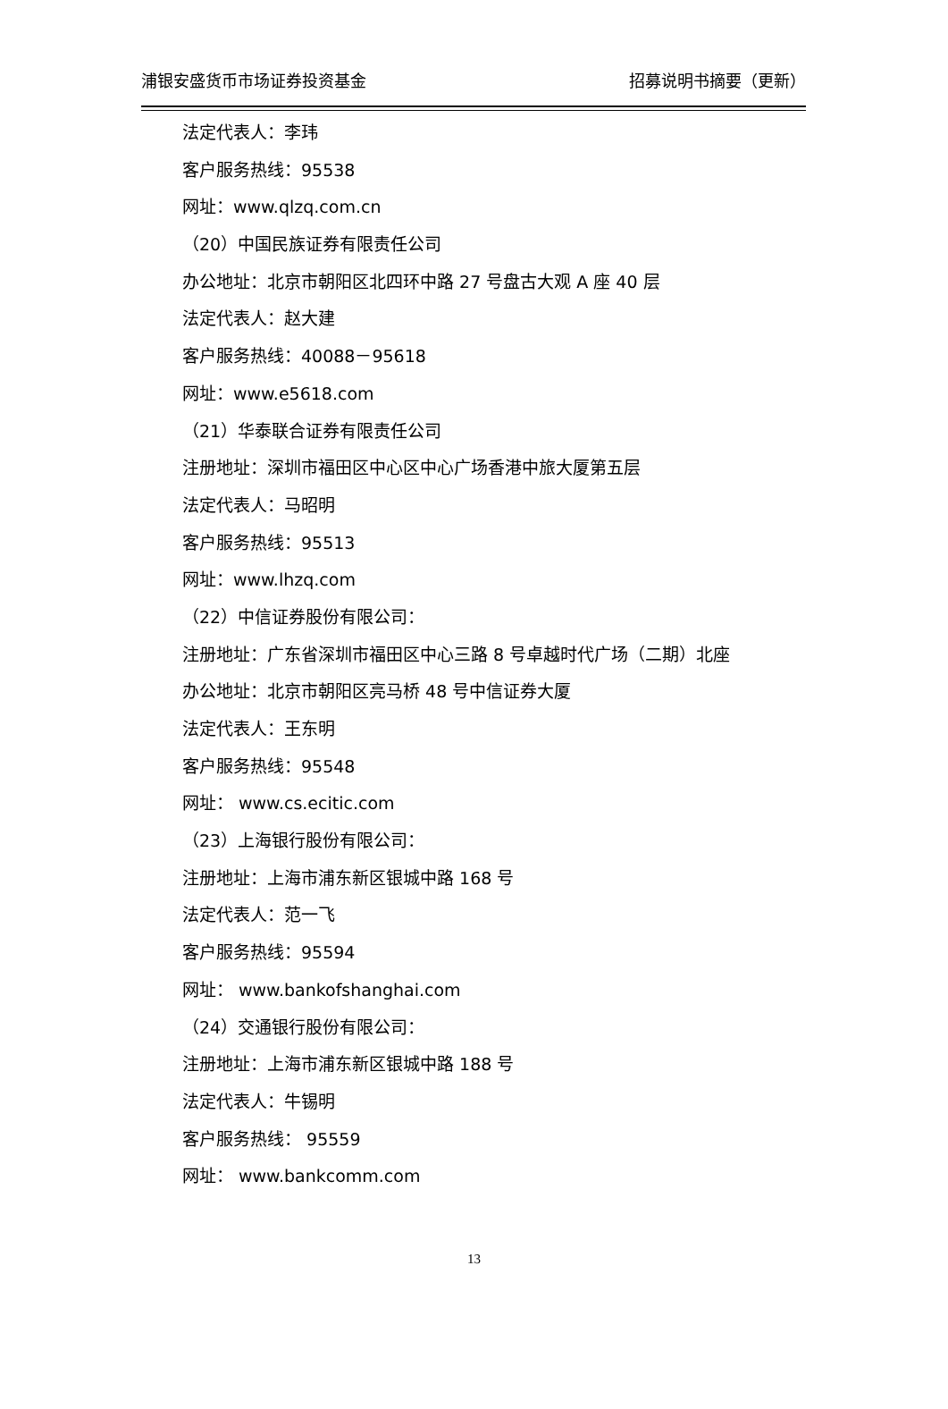浦银安盛货币市场证券投资基金 招募说明书摘要（更新）
法定代表人：李玮
客户服务热线：95538
网址：www.qlzq.com.cn
（20）中国民族证券有限责任公司
办公地址：北京市朝阳区北四环中路 27 号盘古大观 A 座 40 层
法定代表人：赵大建
客户服务热线：40088－95618
网址：www.e5618.com
（21）华泰联合证券有限责任公司
注册地址：深圳市福田区中心区中心广场香港中旅大厦第五层
法定代表人：马昭明
客户服务热线：95513
网址：www.lhzq.com
（22）中信证券股份有限公司：
注册地址：广东省深圳市福田区中心三路 8 号卓越时代广场（二期）北座
办公地址：北京市朝阳区亮马桥 48 号中信证券大厦
法定代表人：王东明
客户服务热线：95548
网址： www.cs.ecitic.com
（23）上海银行股份有限公司：
注册地址：上海市浦东新区银城中路 168 号
法定代表人：范一飞
客户服务热线：95594
网址： www.bankofshanghai.com
（24）交通银行股份有限公司：
注册地址：上海市浦东新区银城中路 188 号
法定代表人：牛锡明
客户服务热线： 95559
网址： www.bankcomm.com
13